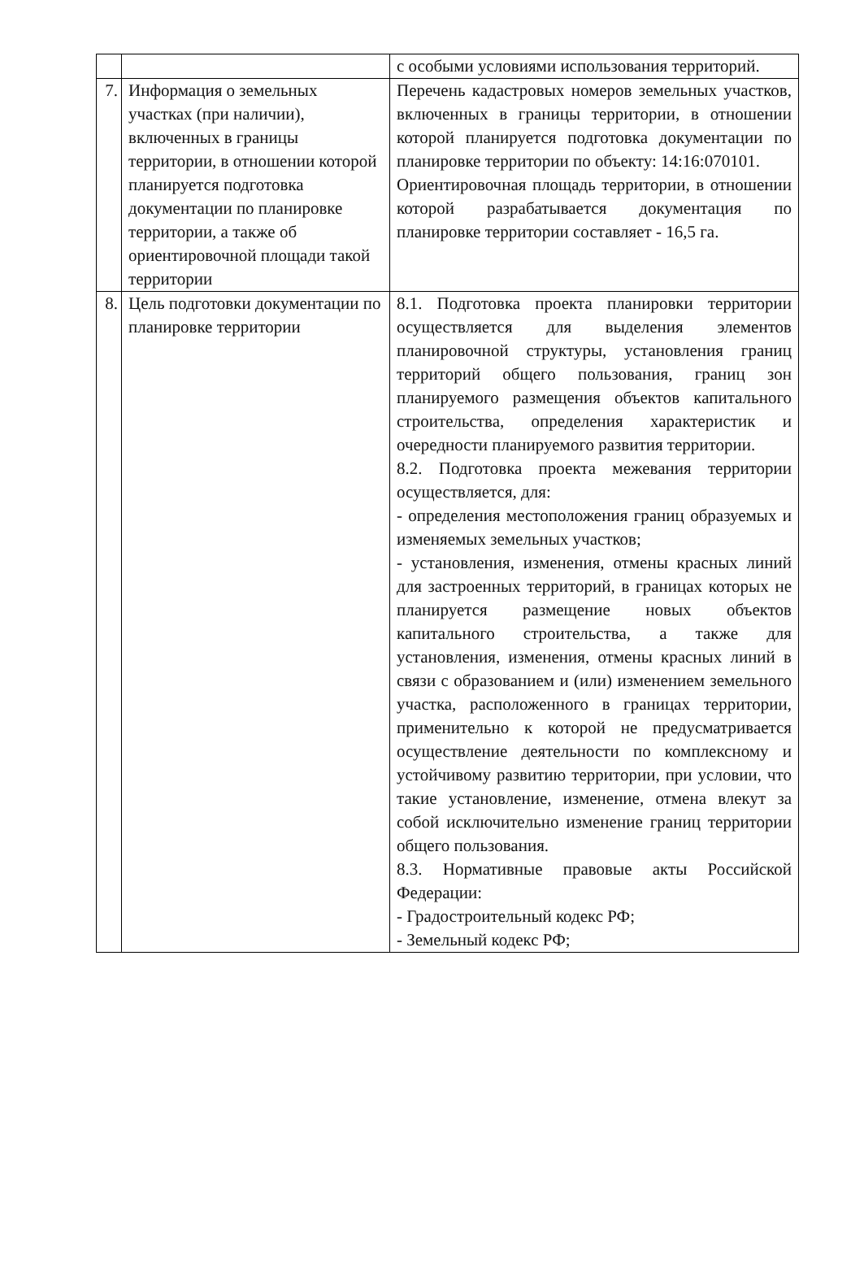| | | с особыми условиями использования территорий. |
| 7. | Информация о земельных участках (при наличии), включенных в границы территории, в отношении которой планируется подготовка документации по планировке территории, а также об ориентировочной площади такой территории | Перечень кадастровых номеров земельных участков, включенных в границы территории, в отношении которой планируется подготовка документации по планировке территории по объекту: 14:16:070101. Ориентировочная площадь территории, в отношении которой разрабатывается документация по планировке территории составляет - 16,5 га. |
| 8. | Цель подготовки документации по планировке территории | 8.1. Подготовка проекта планировки территории осуществляется для выделения элементов планировочной структуры, установления границ территорий общего пользования, границ зон планируемого размещения объектов капитального строительства, определения характеристик и очередности планируемого развития территории. 8.2. Подготовка проекта межевания территории осуществляется, для: - определения местоположения границ образуемых и изменяемых земельных участков; - установления, изменения, отмены красных линий для застроенных территорий, в границах которых не планируется размещение новых объектов капитального строительства, а также для установления, изменения, отмены красных линий в связи с образованием и (или) изменением земельного участка, расположенного в границах территории, применительно к которой не предусматривается осуществление деятельности по комплексному и устойчивому развитию территории, при условии, что такие установление, изменение, отмена влекут за собой исключительно изменение границ территории общего пользования. 8.3. Нормативные правовые акты Российской Федерации: - Градостроительный кодекс РФ; - Земельный кодекс РФ; |